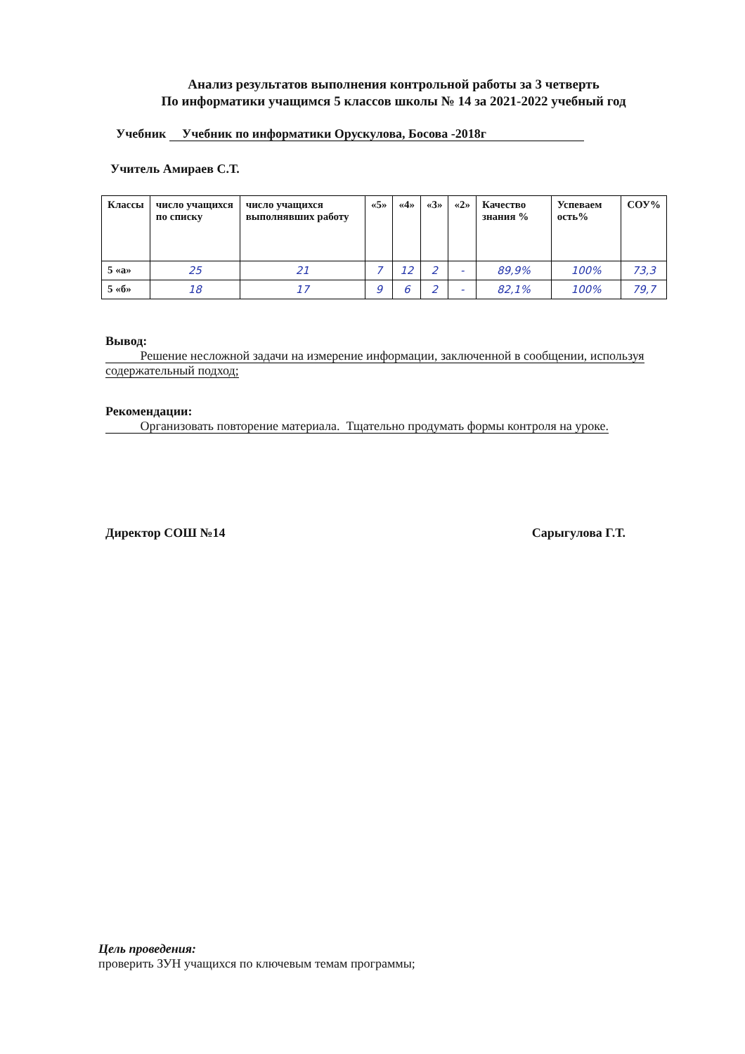Анализ результатов выполнения контрольной работы за 3 четверть
По информатики учащимся 5 классов школы № 14 за 2021-2022 учебный год
Учебник Учебник по информатики Орускулова, Босова -2018г
Учитель Амираев С.Т.
| Классы | число учащихся по списку | число учащихся выполнявших работу | «5» | «4» | «3» | «2» | Качество знания % | Успеваем ость% | СОУ% |
| --- | --- | --- | --- | --- | --- | --- | --- | --- | --- |
| 5 «а» | 25 | 21 | 7 | 12 | 2 | - | 89,9% | 100% | 73,3 |
| 5 «б» | 18 | 17 | 9 | 6 | 2 | - | 82,1% | 100% | 79,7 |
Вывод:
Решение несложной задачи на измерение информации, заключенной в сообщении, используя содержательный подход;
Рекомендации:
Организовать повторение материала. Тщательно продумать формы контроля на уроке.
Директор СОШ №14 Сарыгулова Г.Т.
Цель проведения:
проверить ЗУН учащихся по ключевым темам программы;